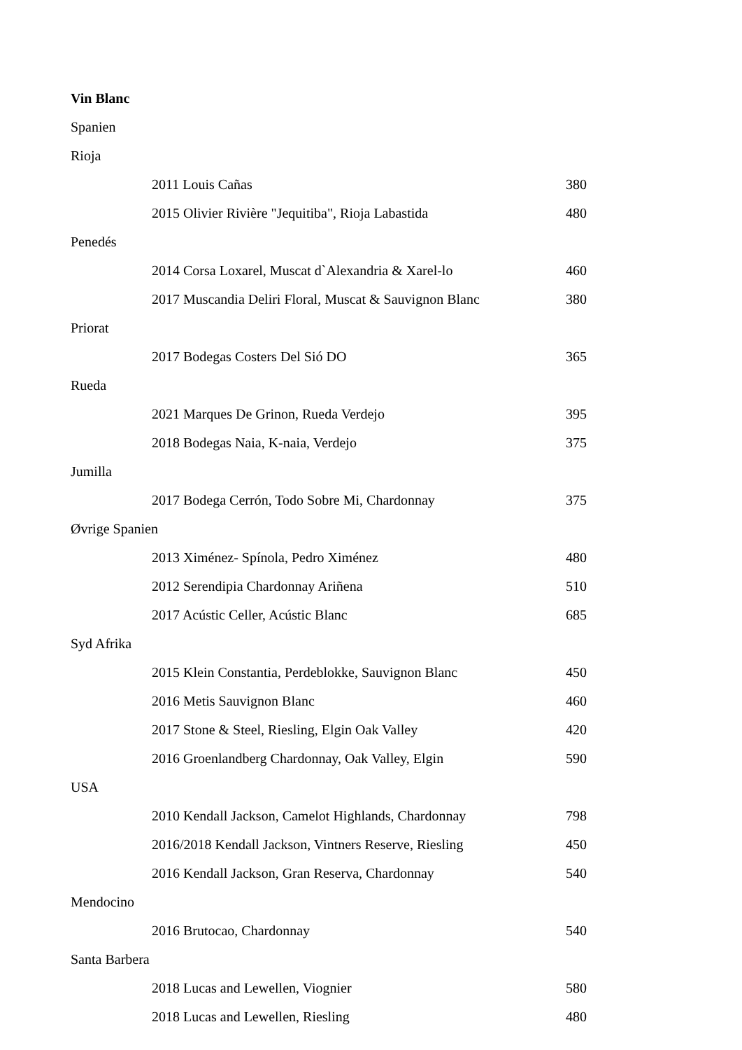Vin Blanc
| Spanien | | |
| Rioja | | |
| | 2011 Louis Cañas | 380 |
| | 2015 Olivier Rivière "Jequitiba", Rioja Labastida | 480 |
| Penedés | | |
| | 2014 Corsa Loxarel, Muscat d`Alexandria & Xarel-lo | 460 |
| | 2017 Muscandia Deliri Floral, Muscat & Sauvignon Blanc | 380 |
| Priorat | | |
| | 2017 Bodegas Costers Del Sió DO | 365 |
| Rueda | | |
| | 2021 Marques De Grinon, Rueda Verdejo | 395 |
| | 2018 Bodegas Naia, K-naia, Verdejo | 375 |
| Jumilla | | |
| | 2017 Bodega Cerrón, Todo Sobre Mi, Chardonnay | 375 |
| Øvrige Spanien | | |
| | 2013 Ximénez- Spínola, Pedro Ximénez | 480 |
| | 2012 Serendipia Chardonnay Ariñena | 510 |
| | 2017 Acústic Celler, Acústic Blanc | 685 |
| Syd Afrika | | |
| | 2015 Klein Constantia, Perdeblokke, Sauvignon Blanc | 450 |
| | 2016 Metis Sauvignon Blanc | 460 |
| | 2017 Stone & Steel, Riesling, Elgin Oak Valley | 420 |
| | 2016 Groenlandberg Chardonnay, Oak Valley, Elgin | 590 |
| USA | | |
| | 2010 Kendall Jackson, Camelot Highlands, Chardonnay | 798 |
| | 2016/2018 Kendall Jackson, Vintners Reserve, Riesling | 450 |
| | 2016 Kendall Jackson, Gran Reserva, Chardonnay | 540 |
| Mendocino | | |
| | 2016 Brutocao, Chardonnay | 540 |
| Santa Barbera | | |
| | 2018 Lucas and Lewellen, Viognier | 580 |
| | 2018 Lucas and Lewellen, Riesling | 480 |